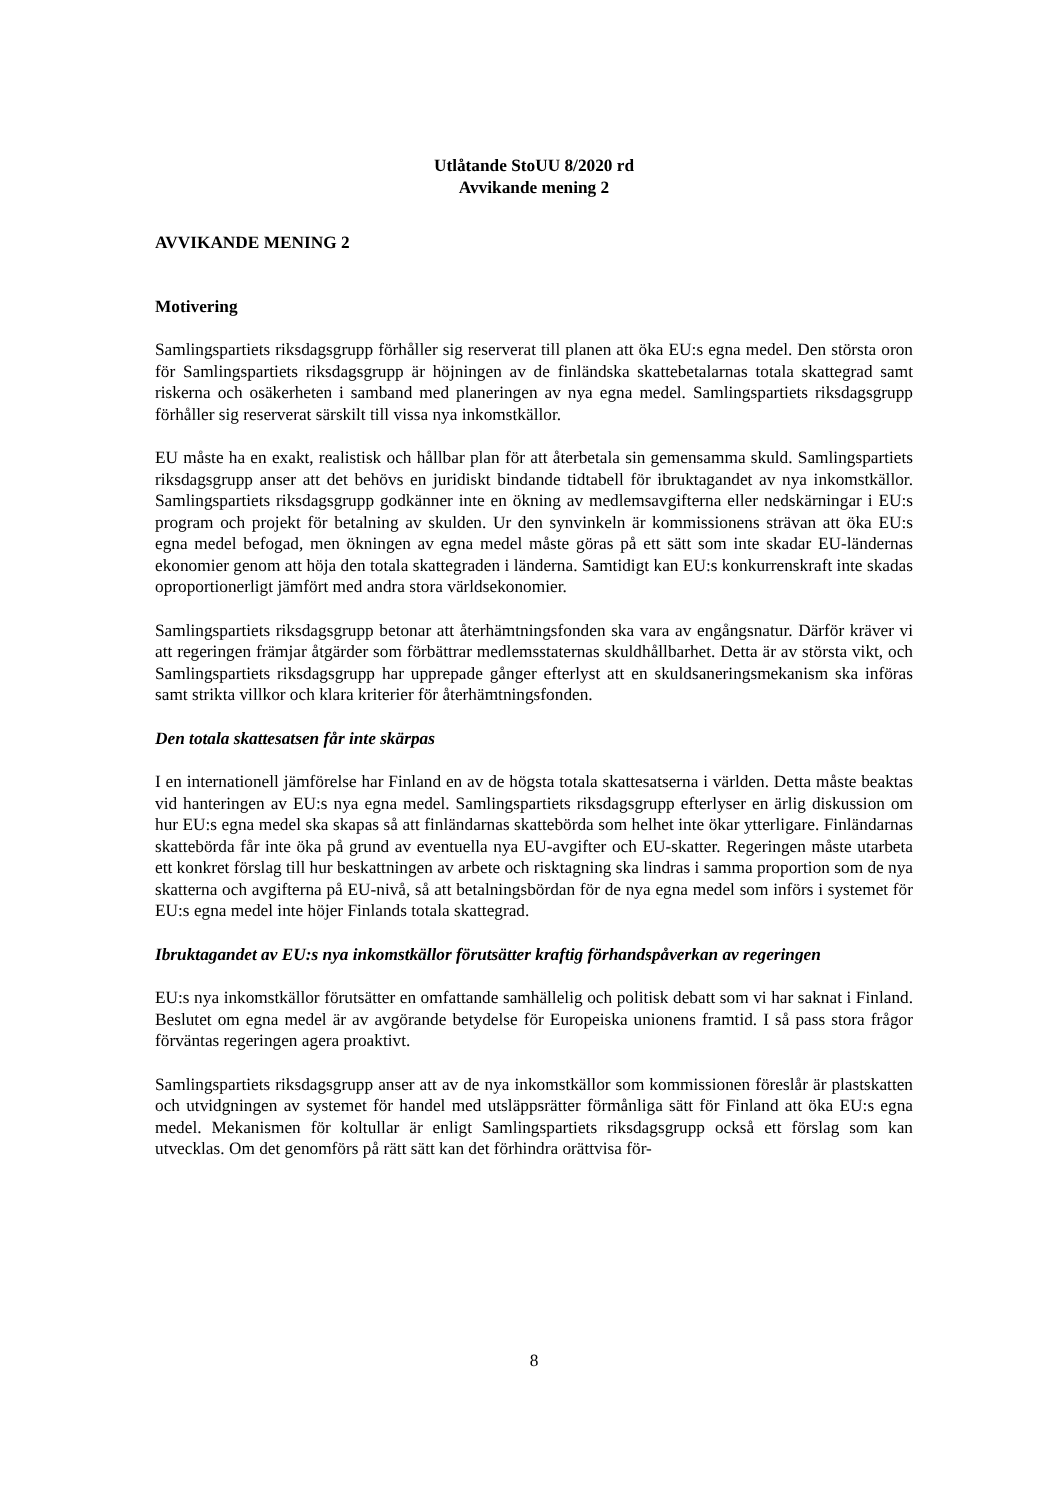Utlåtande StoUU 8/2020 rd
Avvikande mening 2
AVVIKANDE MENING 2
Motivering
Samlingspartiets riksdagsgrupp förhåller sig reserverat till planen att öka EU:s egna medel. Den största oron för Samlingspartiets riksdagsgrupp är höjningen av de finländska skattebetalarnas totala skattegrad samt riskerna och osäkerheten i samband med planeringen av nya egna medel. Samlingspartiets riksdagsgrupp förhåller sig reserverat särskilt till vissa nya inkomstkällor.
EU måste ha en exakt, realistisk och hållbar plan för att återbetala sin gemensamma skuld. Samlingspartiets riksdagsgrupp anser att det behövs en juridiskt bindande tidtabell för ibruktagandet av nya inkomstkällor. Samlingspartiets riksdagsgrupp godkänner inte en ökning av medlemsavgifterna eller nedskärningar i EU:s program och projekt för betalning av skulden. Ur den synvinkeln är kommissionens strävan att öka EU:s egna medel befogad, men ökningen av egna medel måste göras på ett sätt som inte skadar EU-ländernas ekonomier genom att höja den totala skattegraden i länderna. Samtidigt kan EU:s konkurrenskraft inte skadas oproportionerligt jämfört med andra stora världsekonomier.
Samlingspartiets riksdagsgrupp betonar att återhämtningsfonden ska vara av engångsnatur. Därför kräver vi att regeringen främjar åtgärder som förbättrar medlemsstaternas skuldhållbarhet. Detta är av största vikt, och Samlingspartiets riksdagsgrupp har upprepade gånger efterlyst att en skuldsaneringsmekanism ska införas samt strikta villkor och klara kriterier för återhämtningsfonden.
Den totala skattesatsen får inte skärpas
I en internationell jämförelse har Finland en av de högsta totala skattesatserna i världen. Detta måste beaktas vid hanteringen av EU:s nya egna medel. Samlingspartiets riksdagsgrupp efterlyser en ärlig diskussion om hur EU:s egna medel ska skapas så att finländarnas skattebörda som helhet inte ökar ytterligare. Finländarnas skattebörda får inte öka på grund av eventuella nya EU-avgifter och EU-skatter. Regeringen måste utarbeta ett konkret förslag till hur beskattningen av arbete och risktagning ska lindras i samma proportion som de nya skatterna och avgifterna på EU-nivå, så att betalningsbördan för de nya egna medel som införs i systemet för EU:s egna medel inte höjer Finlands totala skattegrad.
Ibruktagandet av EU:s nya inkomstkällor förutsätter kraftig förhandspåverkan av regeringen
EU:s nya inkomstkällor förutsätter en omfattande samhällelig och politisk debatt som vi har saknat i Finland. Beslutet om egna medel är av avgörande betydelse för Europeiska unionens framtid. I så pass stora frågor förväntas regeringen agera proaktivt.
Samlingspartiets riksdagsgrupp anser att av de nya inkomstkällor som kommissionen föreslår är plastskatten och utvidgningen av systemet för handel med utsläppsrätter förmånliga sätt för Finland att öka EU:s egna medel. Mekanismen för koltullar är enligt Samlingspartiets riksdagsgrupp också ett förslag som kan utvecklas. Om det genomförs på rätt sätt kan det förhindra orättvisa för-
8